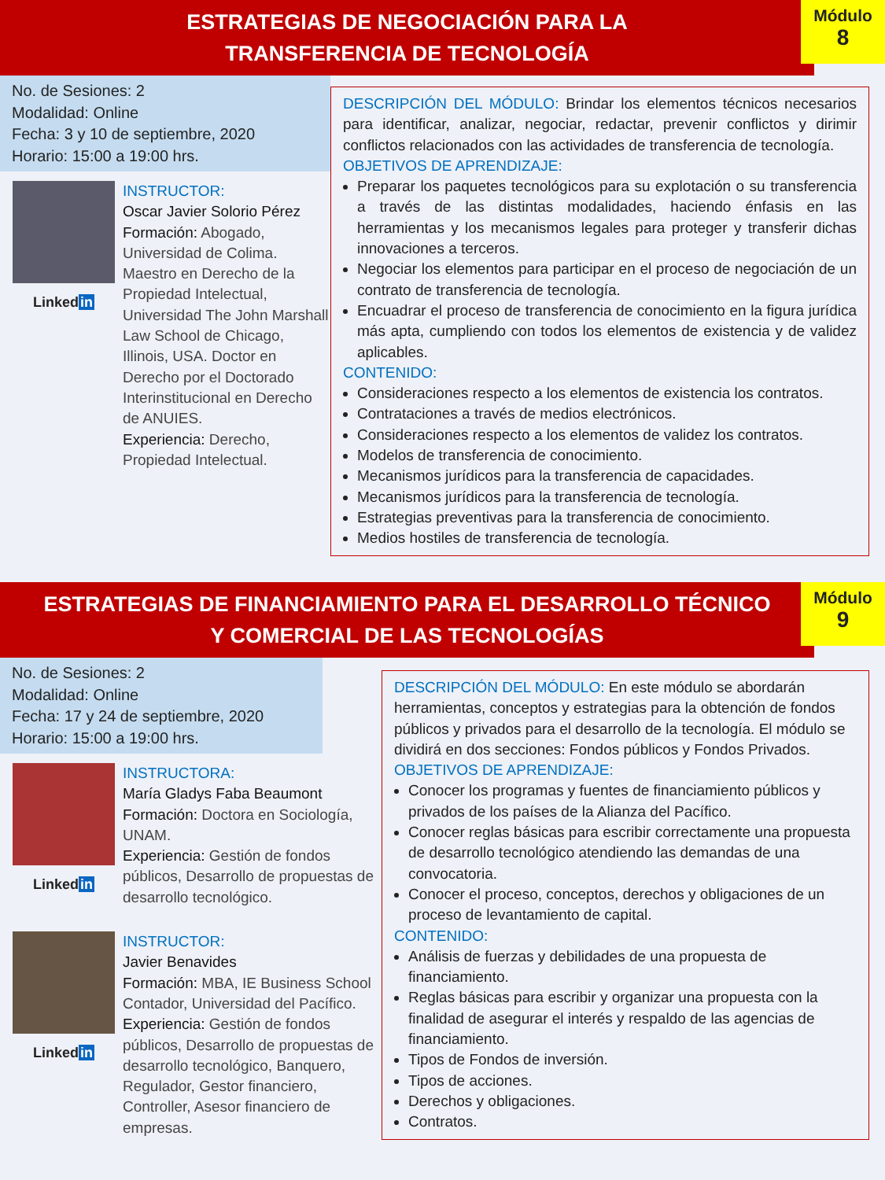ESTRATEGIAS DE NEGOCIACIÓN PARA LA
TRANSFERENCIA DE TECNOLOGÍA
Módulo
8
No. de Sesiones: 2
Modalidad: Online
Fecha: 3 y 10 de septiembre, 2020
Horario: 15:00 a 19:00 hrs.
Linkedin
INSTRUCTOR:
Oscar Javier Solorio Pérez
Formación: Abogado, Universidad de Colima. Maestro en Derecho de la Propiedad Intelectual, Universidad The John Marshall Law School de Chicago, Illinois, USA. Doctor en Derecho por el Doctorado Interinstitucional en Derecho de ANUIES.
Experiencia: Derecho, Propiedad Intelectual.
DESCRIPCIÓN DEL MÓDULO: Brindar los elementos técnicos necesarios para identificar, analizar, negociar, redactar, prevenir conflictos y dirimir conflictos relacionados con las actividades de transferencia de tecnología.
OBJETIVOS DE APRENDIZAJE:
Preparar los paquetes tecnológicos para su explotación o su transferencia a través de las distintas modalidades, haciendo énfasis en las herramientas y los mecanismos legales para proteger y transferir dichas innovaciones a terceros.
Negociar los elementos para participar en el proceso de negociación de un contrato de transferencia de tecnología.
Encuadrar el proceso de transferencia de conocimiento en la figura jurídica más apta, cumpliendo con todos los elementos de existencia y de validez aplicables.
CONTENIDO:
Consideraciones respecto a los elementos de existencia los contratos.
Contrataciones a través de medios electrónicos.
Consideraciones respecto a los elementos de validez los contratos.
Modelos de transferencia de conocimiento.
Mecanismos jurídicos para la transferencia de capacidades.
Mecanismos jurídicos para la transferencia de tecnología.
Estrategias preventivas para la transferencia de conocimiento.
Medios hostiles de transferencia de tecnología.
ESTRATEGIAS DE FINANCIAMIENTO PARA EL DESARROLLO TÉCNICO
Y COMERCIAL DE LAS TECNOLOGÍAS
Módulo
9
No. de Sesiones: 2
Modalidad: Online
Fecha: 17 y 24 de septiembre, 2020
Horario: 15:00 a 19:00 hrs.
Linkedin
INSTRUCTORA:
María Gladys Faba Beaumont
Formación: Doctora en Sociología, UNAM.
Experiencia: Gestión de fondos públicos, Desarrollo de propuestas de desarrollo tecnológico.
Linkedin
INSTRUCTOR:
Javier Benavides
Formación: MBA, IE Business School Contador, Universidad del Pacífico.
Experiencia: Gestión de fondos públicos, Desarrollo de propuestas de desarrollo tecnológico, Banquero, Regulador, Gestor financiero, Controller, Asesor financiero de empresas.
DESCRIPCIÓN DEL MÓDULO: En este módulo se abordarán herramientas, conceptos y estrategias para la obtención de fondos públicos y privados para el desarrollo de la tecnología. El módulo se dividirá en dos secciones: Fondos públicos y Fondos Privados.
OBJETIVOS DE APRENDIZAJE:
Conocer los programas y fuentes de financiamiento públicos y privados de los países de la Alianza del Pacífico.
Conocer reglas básicas para escribir correctamente una propuesta de desarrollo tecnológico atendiendo las demandas de una convocatoria.
Conocer el proceso, conceptos, derechos y obligaciones de un proceso de levantamiento de capital.
CONTENIDO:
Análisis de fuerzas y debilidades de una propuesta de financiamiento.
Reglas básicas para escribir y organizar una propuesta con la finalidad de asegurar el interés y respaldo de las agencias de financiamiento.
Tipos de Fondos de inversión.
Tipos de acciones.
Derechos y obligaciones.
Contratos.